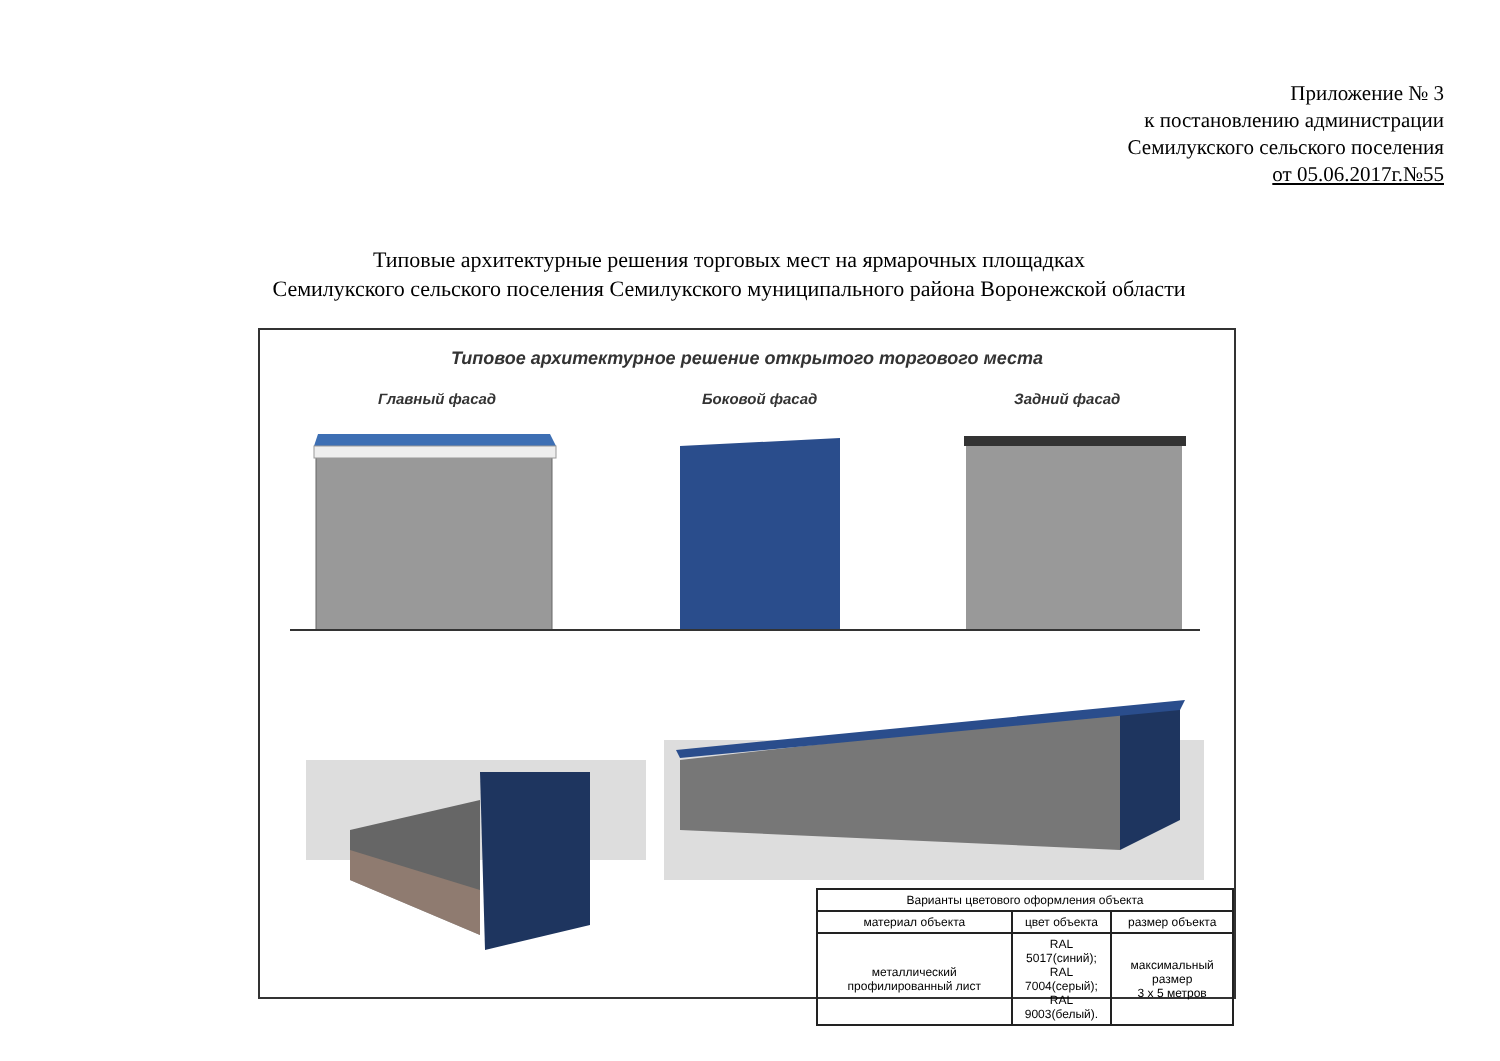Приложение № 3
к постановлению администрации
Семилукского сельского поселения
от 05.06.2017г.№55
Типовые архитектурные решения торговых мест на ярмарочных площадках
Семилукского сельского поселения Семилукского муниципального района Воронежской области
Типовое архитектурное решение открытого торгового места
Главный фасад Боковой фасад Задний фасад
| Варианты цветового оформления объекта | | |
| --- | --- | --- |
| материал объекта | цвет объекта | размер объекта |
| металлический профилированный лист | RAL 5017(синий); RAL 7004(серый); RAL 9003(белый). | максимальный размер 3 х 5 метров |